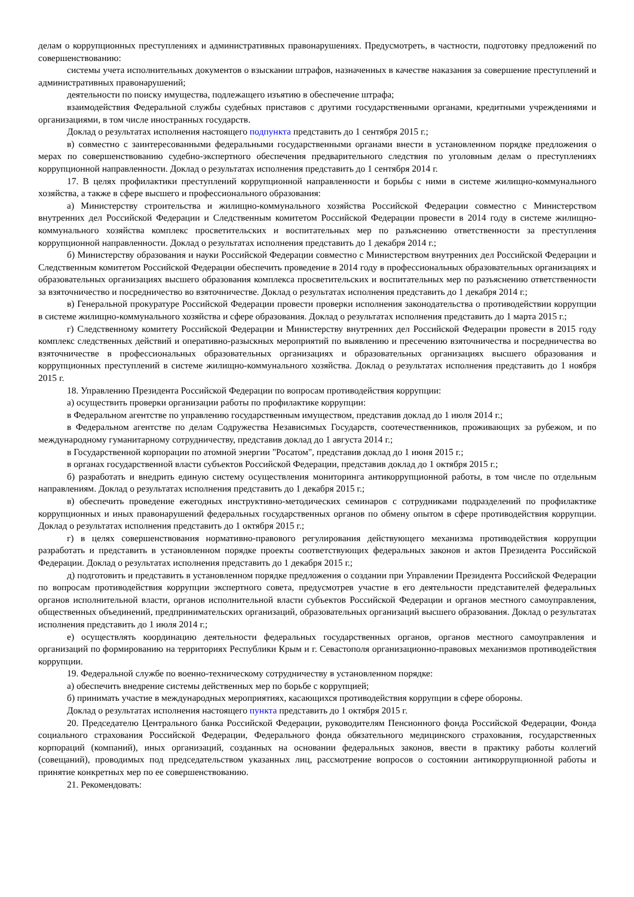делам о коррупционных преступлениях и административных правонарушениях. Предусмотреть, в частности, подготовку предложений по совершенствованию:
системы учета исполнительных документов о взыскании штрафов, назначенных в качестве наказания за совершение преступлений и административных правонарушений;
деятельности по поиску имущества, подлежащего изъятию в обеспечение штрафа;
взаимодействия Федеральной службы судебных приставов с другими государственными органами, кредитными учреждениями и организациями, в том числе иностранных государств.
Доклад о результатах исполнения настоящего подпункта представить до 1 сентября 2015 г.;
в) совместно с заинтересованными федеральными государственными органами внести в установленном порядке предложения о мерах по совершенствованию судебно-экспертного обеспечения предварительного следствия по уголовным делам о преступлениях коррупционной направленности. Доклад о результатах исполнения представить до 1 сентября 2014 г.
17. В целях профилактики преступлений коррупционной направленности и борьбы с ними в системе жилищно-коммунального хозяйства, а также в сфере высшего и профессионального образования:
а) Министерству строительства и жилищно-коммунального хозяйства Российской Федерации совместно с Министерством внутренних дел Российской Федерации и Следственным комитетом Российской Федерации провести в 2014 году в системе жилищно-коммунального хозяйства комплекс просветительских и воспитательных мер по разъяснению ответственности за преступления коррупционной направленности. Доклад о результатах исполнения представить до 1 декабря 2014 г.;
б) Министерству образования и науки Российской Федерации совместно с Министерством внутренних дел Российской Федерации и Следственным комитетом Российской Федерации обеспечить проведение в 2014 году в профессиональных образовательных организациях и образовательных организациях высшего образования комплекса просветительских и воспитательных мер по разъяснению ответственности за взяточничество и посредничество во взяточничестве. Доклад о результатах исполнения представить до 1 декабря 2014 г.;
в) Генеральной прокуратуре Российской Федерации провести проверки исполнения законодательства о противодействии коррупции в системе жилищно-коммунального хозяйства и сфере образования. Доклад о результатах исполнения представить до 1 марта 2015 г.;
г) Следственному комитету Российской Федерации и Министерству внутренних дел Российской Федерации провести в 2015 году комплекс следственных действий и оперативно-разыскных мероприятий по выявлению и пресечению взяточничества и посредничества во взяточничестве в профессиональных образовательных организациях и образовательных организациях высшего образования и коррупционных преступлений в системе жилищно-коммунального хозяйства. Доклад о результатах исполнения представить до 1 ноября 2015 г.
18. Управлению Президента Российской Федерации по вопросам противодействия коррупции:
а) осуществить проверки организации работы по профилактике коррупции:
в Федеральном агентстве по управлению государственным имуществом, представив доклад до 1 июля 2014 г.;
в Федеральном агентстве по делам Содружества Независимых Государств, соотечественников, проживающих за рубежом, и по международному гуманитарному сотрудничеству, представив доклад до 1 августа 2014 г.;
в Государственной корпорации по атомной энергии "Росатом", представив доклад до 1 июня 2015 г.;
в органах государственной власти субъектов Российской Федерации, представив доклад до 1 октября 2015 г.;
б) разработать и внедрить единую систему осуществления мониторинга антикоррупционной работы, в том числе по отдельным направлениям. Доклад о результатах исполнения представить до 1 декабря 2015 г.;
в) обеспечить проведение ежегодных инструктивно-методических семинаров с сотрудниками подразделений по профилактике коррупционных и иных правонарушений федеральных государственных органов по обмену опытом в сфере противодействия коррупции. Доклад о результатах исполнения представить до 1 октября 2015 г.;
г) в целях совершенствования нормативно-правового регулирования действующего механизма противодействия коррупции разработать и представить в установленном порядке проекты соответствующих федеральных законов и актов Президента Российской Федерации. Доклад о результатах исполнения представить до 1 декабря 2015 г.;
д) подготовить и представить в установленном порядке предложения о создании при Управлении Президента Российской Федерации по вопросам противодействия коррупции экспертного совета, предусмотрев участие в его деятельности представителей федеральных органов исполнительной власти, органов исполнительной власти субъектов Российской Федерации и органов местного самоуправления, общественных объединений, предпринимательских организаций, образовательных организаций высшего образования. Доклад о результатах исполнения представить до 1 июля 2014 г.;
е) осуществлять координацию деятельности федеральных государственных органов, органов местного самоуправления и организаций по формированию на территориях Республики Крым и г. Севастополя организационно-правовых механизмов противодействия коррупции.
19. Федеральной службе по военно-техническому сотрудничеству в установленном порядке:
а) обеспечить внедрение системы действенных мер по борьбе с коррупцией;
б) принимать участие в международных мероприятиях, касающихся противодействия коррупции в сфере обороны.
Доклад о результатах исполнения настоящего пункта представить до 1 октября 2015 г.
20. Председателю Центрального банка Российской Федерации, руководителям Пенсионного фонда Российской Федерации, Фонда социального страхования Российской Федерации, Федерального фонда обязательного медицинского страхования, государственных корпораций (компаний), иных организаций, созданных на основании федеральных законов, ввести в практику работы коллегий (совещаний), проводимых под председательством указанных лиц, рассмотрение вопросов о состоянии антикоррупционной работы и принятие конкретных мер по ее совершенствованию.
21. Рекомендовать: